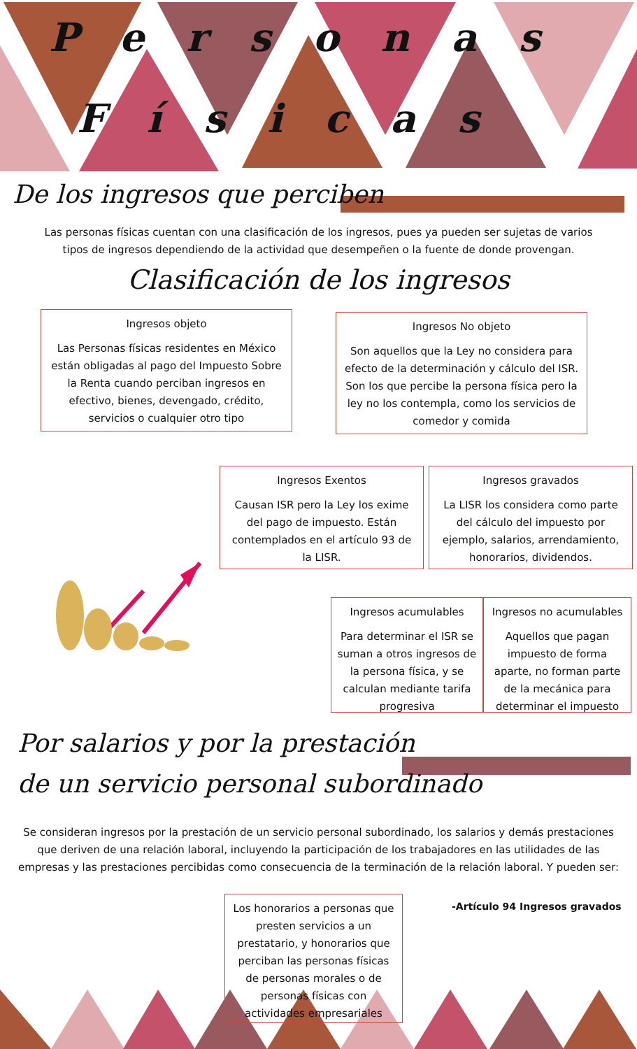Personas
Físicas
De los ingresos que perciben
Las personas físicas cuentan con una clasificación de los ingresos, pues ya pueden ser sujetas de varios tipos de ingresos dependiendo de la actividad que desempeñen o la fuente de donde provengan.
Clasificación de los ingresos
Ingresos objeto
Las Personas físicas residentes en México están obligadas al pago del Impuesto Sobre la Renta cuando perciban ingresos en efectivo, bienes, devengado, crédito, servicios o cualquier otro tipo
Ingresos No objeto
Son aquellos que la Ley no considera para efecto de la determinación y cálculo del ISR. Son los que percibe la persona física pero la ley no los contempla, como los servicios de comedor y comida
Ingresos Exentos
Causan ISR pero la Ley los exime del pago de impuesto. Están contemplados en el artículo 93 de la LISR.
Ingresos gravados
La LISR los considera como parte del cálculo del impuesto por ejemplo, salarios, arrendamiento, honorarios, dividendos.
Ingresos acumulables
Para determinar el ISR se suman a otros ingresos de la persona física, y se calculan mediante tarifa progresiva
Ingresos no acumulables
Aquellos que pagan impuesto de forma aparte, no forman parte de la mecánica para determinar el impuesto
Por salarios y por la prestación
de un servicio personal subordinado
Se consideran ingresos por la prestación de un servicio personal subordinado, los salarios y demás prestaciones que deriven de una relación laboral, incluyendo la participación de los trabajadores en las utilidades de las empresas y las prestaciones percibidas como consecuencia de la terminación de la relación laboral. Y pueden ser:
Los honorarios a personas que presten servicios a un prestatario, y honorarios que perciban las personas físicas de personas morales o de personas físicas con actividades empresariales
-Artículo 94 Ingresos gravados